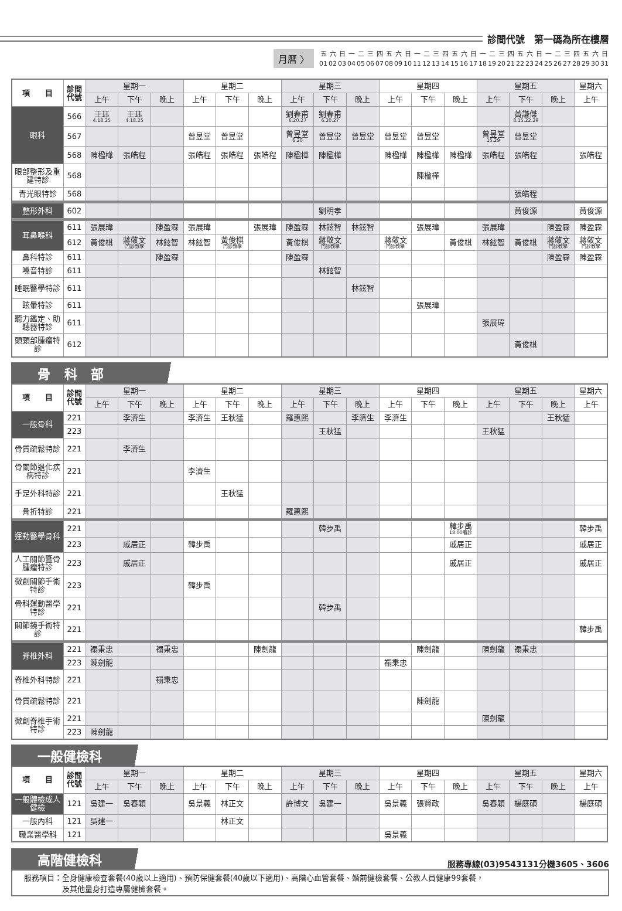診間代號　第一碼為所在樓層
月曆 〉
| 五 | 六 | 日 | 一 | 二 | 三 | 四 | 五 | 六 | 日 | 一 | 二 | 三 | 四 | 五 | 六 | 日 | 一 | 二 | 三 | 四 | 五 | 六 | 日 | 一 | 二 | 三 | 四 | 五 | 六 | 日 |
| 01 | 02 | 03 | 04 | 05 | 06 | 07 | 08 | 09 | 10 | 11 | 12 | 13 | 14 | 15 | 16 | 17 | 18 | 19 | 20 | 21 | 22 | 23 | 24 | 25 | 26 | 27 | 28 | 29 | 30 | 31 |
| 項 目 | 診間代號 | 星期一 | | | 星期二 | | | 星期三 | | | 星期四 | | | 星期五 | | | 星期六 |
| --- | --- | --- | --- | --- | --- | --- | --- | --- | --- | --- | --- | --- | --- | --- | --- | --- | --- |
| | | 上午 | 下午 | 晚上 | 上午 | 下午 | 晚上 | 上午 | 下午 | 晚上 | 上午 | 下午 | 晚上 | 上午 | 下午 | 晚上 | 上午 |
| 眼科 | 566 | 王珏 4.18.25 | 王珏 4.18.25 | | | | | 劉春甫 6.20.27 | 劉春甫 6.20.27 | | | | | | 黃謙傑 8.15.22.29 | | |
| | 567 | | | | 曾昱堂 | 曾昱堂 | | 曾昱堂 6.20 | 曾昱堂 | 曾昱堂 | 曾昱堂 | 曾昱堂 | | 曾昱堂 15.29 | 曾昱堂 | | |
| | 568 | 陳楹樺 | 張皓程 | | 張皓程 | 張皓程 | 張皓程 | 陳楹樺 | 陳楹樺 | | 陳楹樺 | 陳楹樺 | 陳楹樺 | 張皓程 | 張皓程 | | 張皓程 |
| 眼部整形及重建特診 | 568 | | | | | | | | | | | 陳楹樺 | | | | | |
| 青光眼特診 | 568 | | | | | | | | | | | | | | 張皓程 | | |
| 整形外科 | 602 | | | | | | | | 劉明孝 | | | | | | 黃俊源 | | 黃俊源 |
| 耳鼻喉科 | 611 | 張展瑋 | | 陳盈霖 | 張展瑋 | | 張展瑋 | 陳盈霖 | 林鉉智 | 林鉉智 | | 張展瑋 | | 張展瑋 | | 陳盈霖 | 陳盈霖 |
| | 612 | 黃俊棋 | 蔣敬文 門診教學 | 林鉉智 | 林鉉智 | 黃俊棋 門診教學 | | 黃俊棋 | 蔣敬文 門診教學 | | 蔣敬文 門診教學 | | 黃俊棋 | 林鉉智 | 黃俊棋 | 蔣敬文 門診教學 | 蔣敬文 門診教學 |
| 鼻科特診 | 611 | | | 陳盈霖 | | | | 陳盈霖 | | | | | | | | 陳盈霖 | 陳盈霖 |
| 嗓音特診 | 611 | | | | | | | | 林鉉智 | | | | | | | | |
| 睡眠醫學特診 | 611 | | | | | | | | | 林鉉智 | | | | | | | |
| 眩暈特診 | 611 | | | | | | | | | | | 張展瑋 | | | | | |
| 聽力鑑定、助聽器特診 | 611 | | | | | | | | | | | | | 張展瑋 | | | |
| 頭頸部腫瘤特診 | 612 | | | | | | | | | | | | | | 黃俊棋 | | |
骨 科 部
| 項 目 | 診間代號 | 星期一 | | | 星期二 | | | 星期三 | | | 星期四 | | | 星期五 | | | 星期六 |
| --- | --- | --- | --- | --- | --- | --- | --- | --- | --- | --- | --- | --- | --- | --- | --- | --- | --- |
| | | 上午 | 下午 | 晚上 | 上午 | 下午 | 晚上 | 上午 | 下午 | 晚上 | 上午 | 下午 | 晚上 | 上午 | 下午 | 晚上 | 上午 |
| 一般骨科 | 221 | | 李濟生 | | 李濟生 | 王秋猛 | | 羅惠熙 | | 李濟生 | 李濟生 | | | | | 王秋猛 | |
| | 223 | | | | | | | | 王秋猛 | | | | | 王秋猛 | | | |
| 骨質疏鬆特診 | 221 | | 李濟生 | | | | | | | | | | | | | | |
| 骨關節退化疾病特診 | 221 | | | | 李濟生 | | | | | | | | | | | | |
| 手足外科特診 | 221 | | | | | 王秋猛 | | | | | | | | | | | |
| 骨折特診 | 221 | | | | | | | 羅惠熙 | | | | | | | | | |
| 運動醫學骨科 | 221 | | | | | | | | 韓步禹 | | | | 韓步禹 18:00看診 | | | | 韓步禹 |
| | 223 | | 戚居正 | | 韓步禹 | | | | | | | | 戚居正 | | | | 戚居正 |
| 人工關節暨骨腫瘤特診 | 223 | | 戚居正 | | | | | | | | | | 戚居正 | | | | 戚居正 |
| 微創關節手術特診 | 223 | | | | 韓步禹 | | | | | | | | | | | | |
| 骨科運動醫學特診 | 221 | | | | | | | | 韓步禹 | | | | | | | | |
| 關節鏡手術特診 | 221 | | | | | | | | | | | | | | | | 韓步禹 |
| 脊椎外科 | 221 | 禤秉忠 | | 禤秉忠 | | | 陳劍龍 | | | | | 陳劍龍 | | 陳劍龍 | 禤秉忠 | | |
| | 223 | 陳劍龍 | | | | | | | | | 禤秉忠 | | | | | | |
| 脊椎外科特診 | 221 | | | 禤秉忠 | | | | | | | | | | | | | |
| 骨質疏鬆特診 | 221 | | | | | | | | | | | 陳劍龍 | | | | | |
| 微創脊椎手術特診 | 221 | | | | | | | | | | | | | 陳劍龍 | | | |
| | 223 | 陳劍龍 | | | | | | | | | | | | | | | |
一般健檢科
| 項 目 | 診間代號 | 星期一 | | | 星期二 | | | 星期三 | | | 星期四 | | | 星期五 | | | 星期六 |
| --- | --- | --- | --- | --- | --- | --- | --- | --- | --- | --- | --- | --- | --- | --- | --- | --- | --- |
| | | 上午 | 下午 | 晚上 | 上午 | 下午 | 晚上 | 上午 | 下午 | 晚上 | 上午 | 下午 | 晚上 | 上午 | 下午 | 晚上 | 上午 |
| 一般體檢成人健檢 | 121 | 吳建一 | 吳春穎 | | 吳景義 | 林正文 | | 許博文 | 吳建一 | | 吳景義 | 張賢政 | | 吳春穎 | 楊庭碩 | | 楊庭碩 |
| 一般內科 | 121 | 吳建一 | | | | 林正文 | | | | | | | | | | | |
| 職業醫學科 | 121 | | | | | | | | | | 吳景義 | | | | | | |
高階健檢科
服務專線(03)9543131分機3605、3606
服務項目：全身健康檢查套餐(40歲以上適用)、預防保健套餐(40歲以下適用)、高階心血管套餐、婚前健檢套餐、公教人員健康99套餐，
　　　　　及其他量身打造專屬健檢套餐。